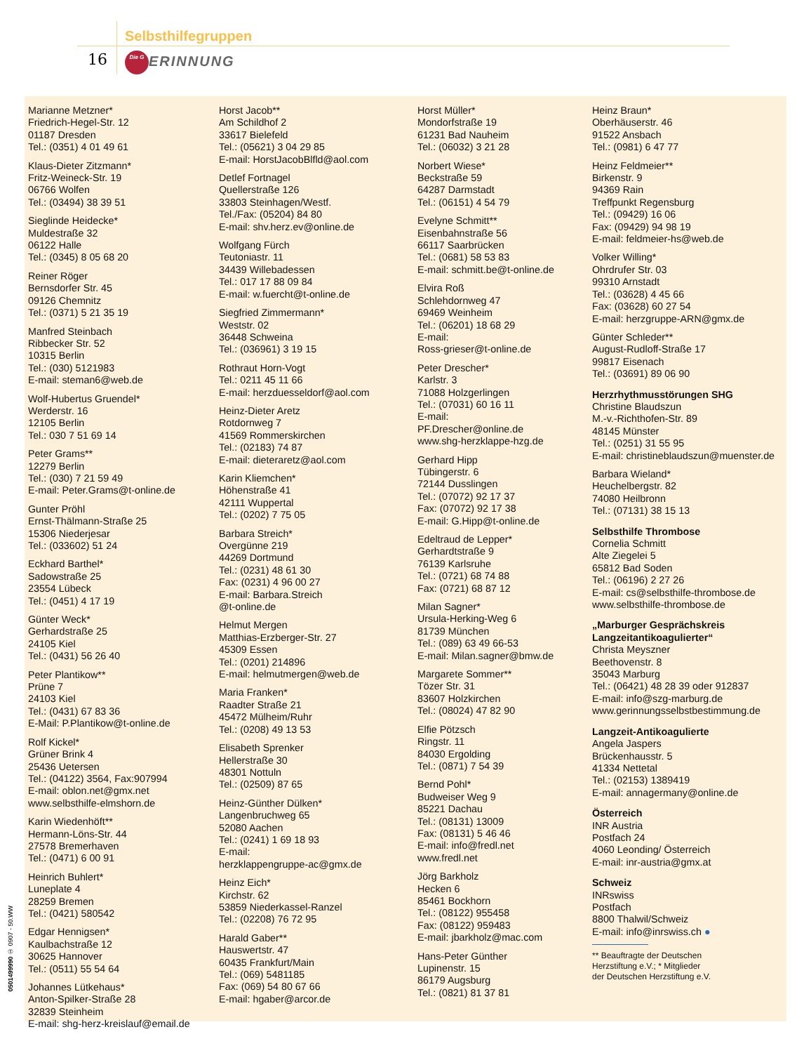Selbsthilfegruppen
16 Die G ERINNUNG
Marianne Metzner*
Friedrich-Hegel-Str. 12
01187 Dresden
Tel.: (0351) 4 01 49 61
Klaus-Dieter Zitzmann*
Fritz-Weineck-Str. 19
06766 Wolfen
Tel.: (03494) 38 39 51
Sieglinde Heidecke*
Muldestraße 32
06122 Halle
Tel.: (0345) 8 05 68 20
Reiner Röger
Bernsdorfer Str. 45
09126 Chemnitz
Tel.: (0371) 5 21 35 19
Manfred Steinbach
Ribbecker Str. 52
10315 Berlin
Tel.: (030) 5121983
E-mail: steman6@web.de
Wolf-Hubertus Gruendel*
Werderstr. 16
12105 Berlin
Tel.: 030 7 51 69 14
Peter Grams**
12279 Berlin
Tel.: (030) 7 21 59 49
E-mail: Peter.Grams@t-online.de
Gunter Pröhl
Ernst-Thälmann-Straße 25
15306 Niederjesar
Tel.: (033602) 51 24
Eckhard Barthel*
Sadowstraße 25
23554 Lübeck
Tel.: (0451) 4 17 19
Günter Weck*
Gerhardstraße 25
24105 Kiel
Tel.: (0431) 56 26 40
Peter Plantikow**
Prüne 7
24103 Kiel
Tel.: (0431) 67 83 36
E-Mail: P.Plantikow@t-online.de
Rolf Kickel*
Grüner Brink 4
25436 Uetersen
Tel.: (04122) 3564, Fax:907994
E-mail: oblon.net@gmx.net
www.selbsthilfe-elmshorn.de
Karin Wiedenhöft**
Hermann-Löns-Str. 44
27578 Bremerhaven
Tel.: (0471) 6 00 91
Heinrich Buhlert*
Luneplate 4
28259 Bremen
Tel.: (0421) 580542
Edgar Hennigsen*
Kaulbachstraße 12
30625 Hannover
Tel.: (0511) 55 54 64
Johannes Lütkehaus*
Anton-Spilker-Straße 28
32839 Steinheim
E-mail: shg-herz-kreislauf@email.de
Horst Jacob**
Am Schildhof 2
33617 Bielefeld
Tel.: (05621) 3 04 29 85
E-mail: HorstJacobBlfld@aol.com
Detlef Fortnagel
Quellerstraße 126
33803 Steinhagen/Westf.
Tel./Fax: (05204) 84 80
E-mail: shv.herz.ev@online.de
Wolfgang Fürch
Teutoniastr. 11
34439 Willebadessen
Tel.: 017 17 88 09 84
E-mail: w.fuercht@t-online.de
Siegfried Zimmermann*
Weststr. 02
36448 Schweina
Tel.: (036961) 3 19 15
Rothraut Horn-Vogt
Tel.: 0211 45 11 66
E-mail: herzduesseldorf@aol.com
Heinz-Dieter Aretz
Rotdornweg 7
41569 Rommerskirchen
Tel.: (02183) 74 87
E-mail: dieteraretz@aol.com
Karin Kliemchen*
Höhenstraße 41
42111 Wuppertal
Tel.: (0202) 7 75 05
Barbara Streich*
Overgünne 219
44269 Dortmund
Tel.: (0231) 48 61 30
Fax: (0231) 4 96 00 27
E-mail: Barbara.Streich
@t-online.de
Helmut Mergen
Matthias-Erzberger-Str. 27
45309 Essen
Tel.: (0201) 214896
E-mail: helmutmergen@web.de
Maria Franken*
Raadter Straße 21
45472 Mülheim/Ruhr
Tel.: (0208) 49 13 53
Elisabeth Sprenker
Hellerstraße 30
48301 Nottuln
Tel.: (02509) 87 65
Heinz-Günther Dülken*
Langenbruchweg 65
52080 Aachen
Tel.: (0241) 1 69 18 93
E-mail:
herzklappengruppe-ac@gmx.de
Heinz Eich*
Kirchstr. 62
53859 Niederkassel-Ranzel
Tel.: (02208) 76 72 95
Harald Gaber**
Hauswertstr. 47
60435 Frankfurt/Main
Tel.: (069) 5481185
Fax: (069) 54 80 67 66
E-mail: hgaber@arcor.de
Horst Müller*
Mondorfstraße 19
61231 Bad Nauheim
Tel.: (06032) 3 21 28
Norbert Wiese*
Beckstraße 59
64287 Darmstadt
Tel.: (06151) 4 54 79
Evelyne Schmitt**
Eisenbahnstraße 56
66117 Saarbrücken
Tel.: (0681) 58 53 83
E-mail: schmitt.be@t-online.de
Elvira Roß
Schlehdornweg 47
69469 Weinheim
Tel.: (06201) 18 68 29
E-mail:
Ross-grieser@t-online.de
Peter Drescher*
Karlstr. 3
71088 Holzgerlingen
Tel.: (07031) 60 16 11
E-mail:
PF.Drescher@online.de
www.shg-herzklappe-hzg.de
Gerhard Hipp
Tübingerstr. 6
72144 Dusslingen
Tel.: (07072) 92 17 37
Fax: (07072) 92 17 38
E-mail: G.Hipp@t-online.de
Edeltraud de Lepper*
Gerhardtstraße 9
76139 Karlsruhe
Tel.: (0721) 68 74 88
Fax: (0721) 68 87 12
Milan Sagner*
Ursula-Herking-Weg 6
81739 München
Tel.: (089) 63 49 66-53
E-mail: Milan.sagner@bmw.de
Margarete Sommer**
Tözer Str. 31
83607 Holzkirchen
Tel.: (08024) 47 82 90
Elfie Pötzsch
Ringstr. 11
84030 Ergolding
Tel.: (0871) 7 54 39
Bernd Pohl*
Budweiser Weg 9
85221 Dachau
Tel.: (08131) 13009
Fax: (08131) 5 46 46
E-mail: info@fredl.net
www.fredl.net
Jörg Barkholz
Hecken 6
85461 Bockhorn
Tel.: (08122) 955458
Fax: (08122) 959483
E-mail: jbarkholz@mac.com
Hans-Peter Günther
Lupinenstr. 15
86179 Augsburg
Tel.: (0821) 81 37 81
Heinz Braun*
Oberhäuserstr. 46
91522 Ansbach
Tel.: (0981) 6 47 77
Heinz Feldmeier**
Birkenstr. 9
94369 Rain
Treffpunkt Regensburg
Tel.: (09429) 16 06
Fax: (09429) 94 98 19
E-mail: feldmeier-hs@web.de
Volker Willing*
Ohrdrufer Str. 03
99310 Arnstadt
Tel.: (03628) 4 45 66
Fax: (03628) 60 27 54
E-mail: herzgruppe-ARN@gmx.de
Günter Schleder**
August-Rudloff-Straße 17
99817 Eisenach
Tel.: (03691) 89 06 90
Herzrhythmusstörungen SHG
Christine Blaudszun
M.-v.-Richthofen-Str. 89
48145 Münster
Tel.: (0251) 31 55 95
E-mail: christineblaudszun@muenster.de
Barbara Wieland*
Heuchelbergstr. 82
74080 Heilbronn
Tel.: (07131) 38 15 13
Selbsthilfe Thrombose
Cornelia Schmitt
Alte Ziegelei 5
65812 Bad Soden
Tel.: (06196) 2 27 26
E-mail: cs@selbsthilfe-thrombose.de
www.selbsthilfe-thrombose.de
„Marburger Gesprächskreis Langzeitantikoagulierter“
Christa Meyszner
Beethovenstr. 8
35043 Marburg
Tel.: (06421) 48 28 39 oder 912837
E-mail: info@szg-marburg.de
www.gerinnungsselbstbestimmung.de
Langzeit-Antikoagulierte
Angela Jaspers
Brückenhausstr. 5
41334 Nettetal
Tel.: (02153) 1389419
E-mail: annagermany@online.de
Österreich
INR Austria
Postfach 24
4060 Leonding/ Österreich
E-mail: inr-austria@gmx.at
Schweiz
INRswiss
Postfach
8800 Thalwil/Schweiz
E-mail: info@inrswiss.ch ●
** Beauftragte der Deutschen
Herzstiftung e.V.; * Mitglieder
der Deutschen Herzstiftung e.V.
0501499990 ① 0907 - 50.WW